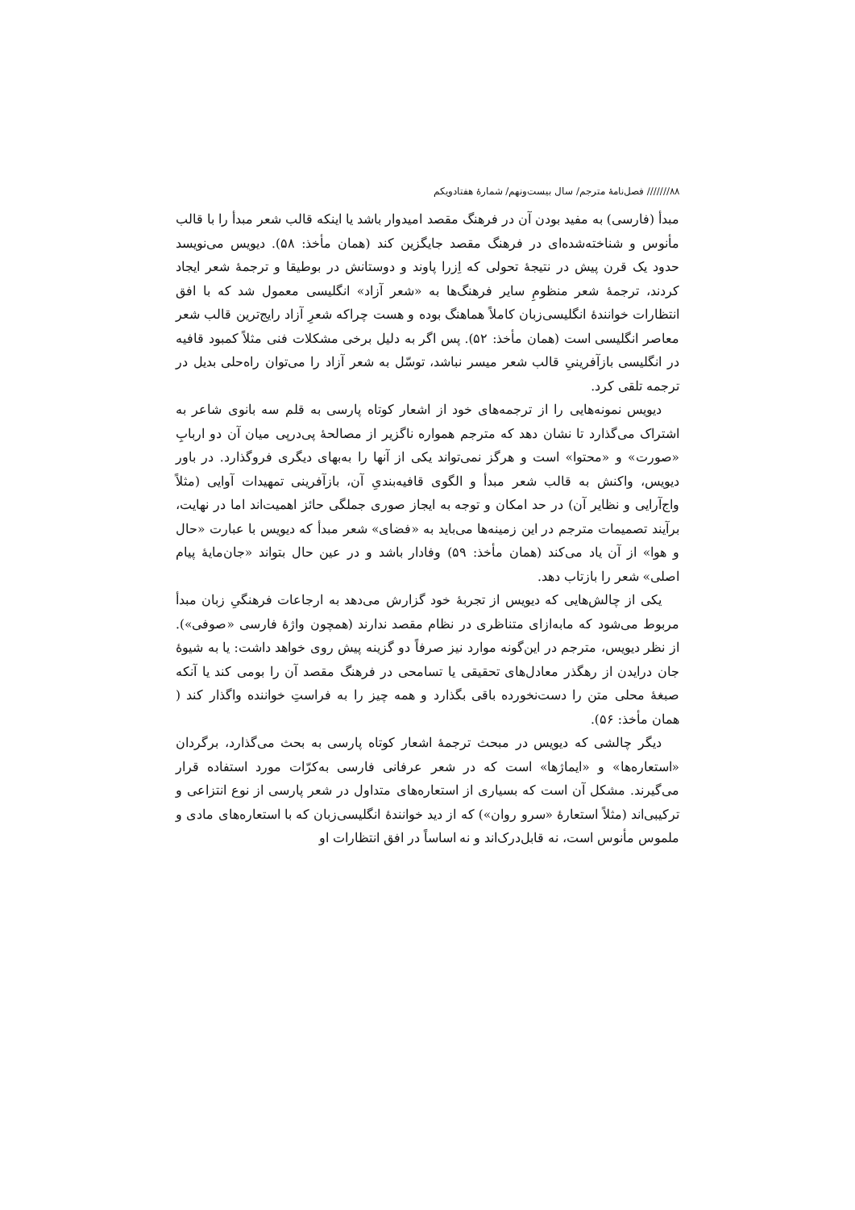۸۸/////// فصل‌نامهٔ مترجم/ سال بیست‌ونهم/ شمارهٔ هفتادویکم
مبدأ (فارسی) به مفید بودن آن در فرهنگ مقصد امیدوار باشد یا اینکه قالب شعر مبدأ را با قالب مأنوس و شناخته‌شده‌ای در فرهنگ مقصد جایگزین کند (همان مأخذ: ۵۸). دیویس می‌نویسد حدود یک قرن پیش در نتیجهٔ تحولی که اِزرا پاوند و دوستانش در بوطیقا و ترجمهٔ شعر ایجاد کردند، ترجمهٔ شعر منظومِ سایر فرهنگ‌ها به «شعر آزاد» انگلیسی معمول شد که با افق انتظارات خوانندهٔ انگلیسی‌زبان کاملاً هماهنگ بوده و هست چراکه شعرِ آزاد رایج‌ترین قالب شعر معاصر انگلیسی است (همان مأخذ: ۵۲). پس اگر به دلیل برخی مشکلات فنی مثلاً کمبود قافیه در انگلیسی بازآفرینیِ قالب شعر میسر نباشد، توسّل به شعر آزاد را می‌توان راه‌حلی بدیل در ترجمه تلقی کرد.
دیویس نمونه‌هایی را از ترجمه‌های خود از اشعار کوتاه پارسی به قلم سه بانوی شاعر به اشتراک می‌گذارد تا نشان دهد که مترجم همواره ناگزیر از مصالحهٔ پی‌درپی میان آن دو اربابِ «صورت» و «محتوا» است و هرگز نمی‌تواند یکی از آنها را به‌بهای دیگری فروگذارد. در باور دیویس، واکنش به قالب شعر مبدأ و الگوی قافیه‌بندیِ آن، بازآفرینی تمهیدات آوایی (مثلاً واج‌آرایی و نظایر آن) در حد امکان و توجه به ایجاز صوری جملگی حائز اهمیت‌اند اما در نهایت، برآیند تصمیمات مترجم در این زمینه‌ها می‌باید به «فضای» شعر مبدأ که دیویس با عبارت «حال و هوا» از آن یاد می‌کند (همان مأخذ: ۵۹) وفادار باشد و در عین حال بتواند «جان‌مایهٔ پیام اصلی» شعر را بازتاب دهد.
یکی از چالش‌هایی که دیویس از تجربهٔ خود گزارش می‌دهد به ارجاعات فرهنگیِ زبان مبدأ مربوط می‌شود که مابه‌ازای متناظری در نظام مقصد ندارند (همچون واژهٔ فارسی «صوفی»). از نظر دیویس، مترجم در این‌گونه موارد نیز صرفاً دو گزینه پیش روی خواهد داشت: یا به شیوهٔ جان درایدن از رهگذر معادل‌های تحقیقی یا تسامحی در فرهنگ مقصد آن را بومی کند یا آنکه صبغهٔ محلی متن را دست‌نخورده باقی بگذارد و همه چیز را به فراستِ خواننده واگذار کند ( همان مأخذ: ۵۶).
دیگر چالشی که دیویس در مبحث ترجمهٔ اشعار کوتاه پارسی به بحث می‌گذارد، برگردان «استعاره‌ها» و «ایماژها» است که در شعر عرفانی فارسی به‌کرّات مورد استفاده قرار می‌گیرند. مشکل آن است که بسیاری از استعاره‌های متداول در شعر پارسی از نوع انتزاعی و ترکیبی‌اند (مثلاً استعارهٔ «سرو روان») که از دید خوانندهٔ انگلیسی‌زبان که با استعاره‌های مادی و ملموس مأنوس است، نه قابل‌درک‌اند و نه اساساً در افق انتظارات او